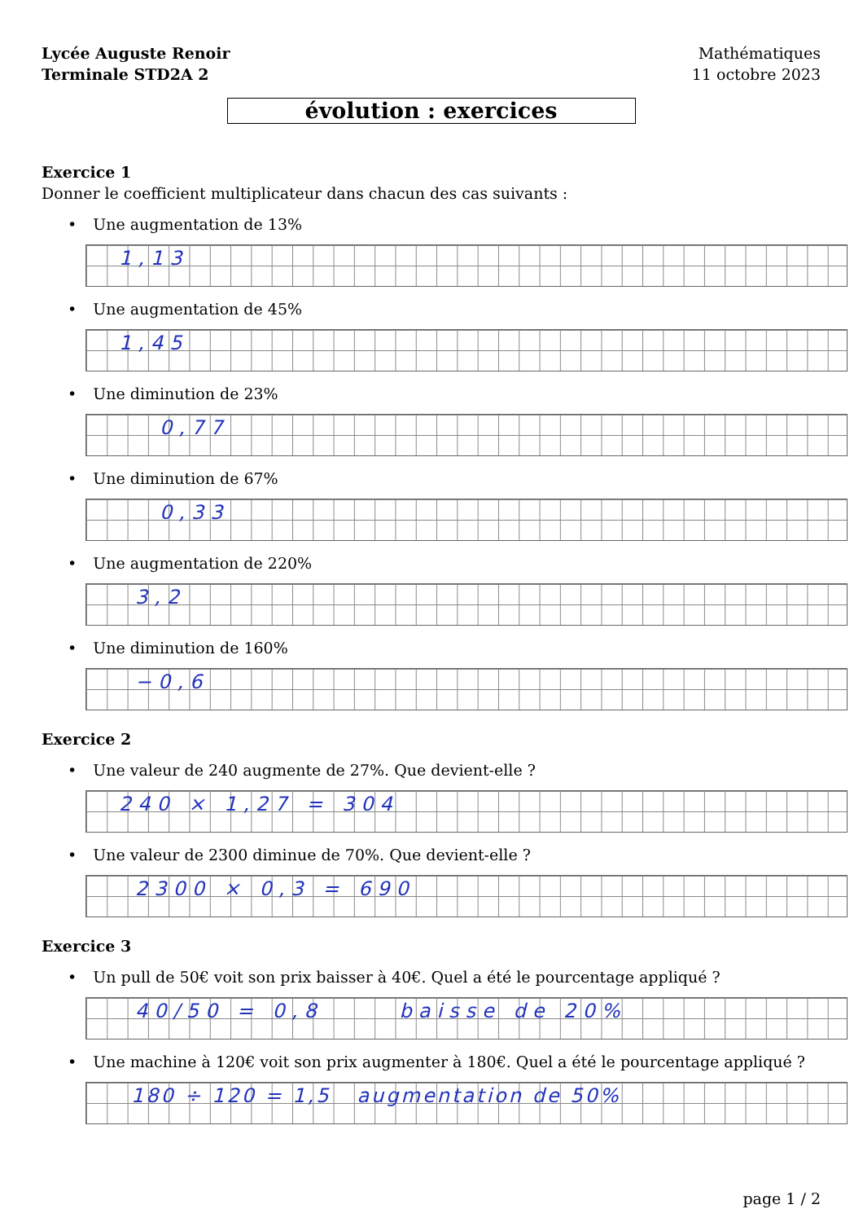Lycée Auguste Renoir
Terminale STD2A 2
Mathématiques
11 octobre 2023
évolution : exercices
Exercice 1
Donner le coefficient multiplicateur dans chacun des cas suivants :
• Une augmentation de 13%
1,13
• Une augmentation de 45%
1,45
• Une diminution de 23%
0,77
• Une diminution de 67%
0,33
• Une augmentation de 220%
3,2
• Une diminution de 160%
−0,6
Exercice 2
• Une valeur de 240 augmente de 27%. Que devient-elle ?
240 × 1,27 = 304
• Une valeur de 2300 diminue de 70%. Que devient-elle ?
2300 × 0,3 = 690
Exercice 3
• Un pull de 50€ voit son prix baisser à 40€. Quel a été le pourcentage appliqué ?
40/50 = 0,8 baisse de 20%
• Une machine à 120€ voit son prix augmenter à 180€. Quel a été le pourcentage appliqué ?
180 ÷ 120 = 1,5 augmentation de 50%
page 1 / 2